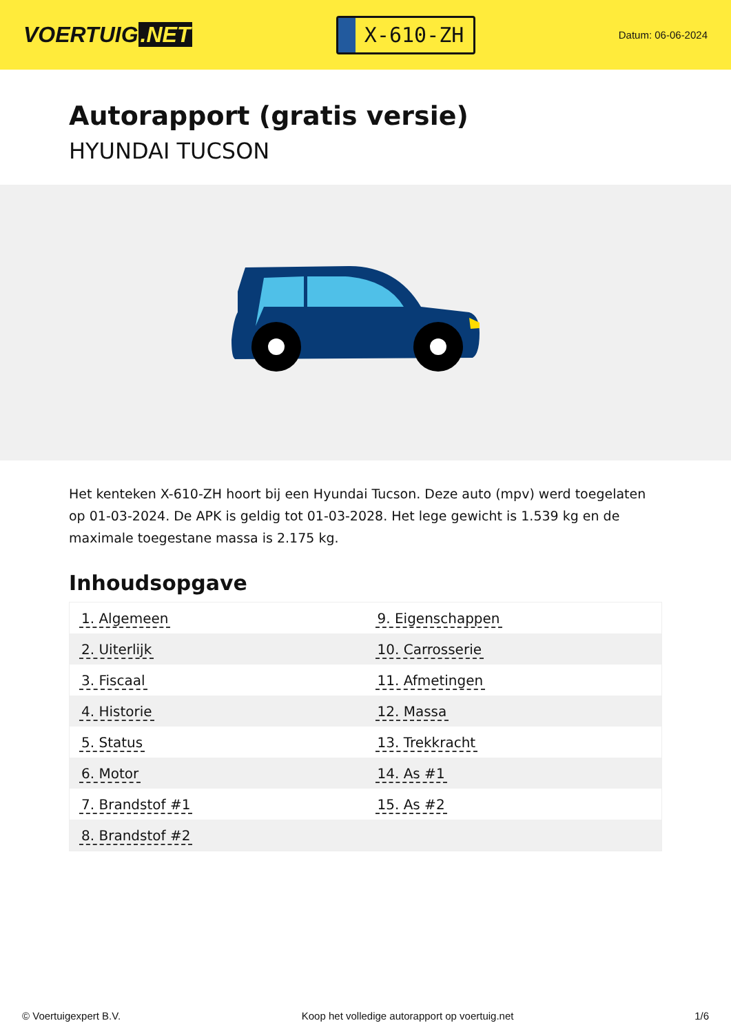VOERTUIG.NET
X-610-ZH
Datum: 06-06-2024
Autorapport (gratis versie)
HYUNDAI TUCSON
Het kenteken X-610-ZH hoort bij een Hyundai Tucson. Deze auto (mpv) werd toegelaten op 01-03-2024. De APK is geldig tot 01-03-2028. Het lege gewicht is 1.539 kg en de maximale toegestane massa is 2.175 kg.
Inhoudsopgave
| 1. Algemeen | 9. Eigenschappen |
| 2. Uiterlijk | 10. Carrosserie |
| 3. Fiscaal | 11. Afmetingen |
| 4. Historie | 12. Massa |
| 5. Status | 13. Trekkracht |
| 6. Motor | 14. As #1 |
| 7. Brandstof #1 | 15. As #2 |
| 8. Brandstof #2 | |
© Voertuigexpert B.V. Koop het volledige autorapport op voertuig.net 1/6